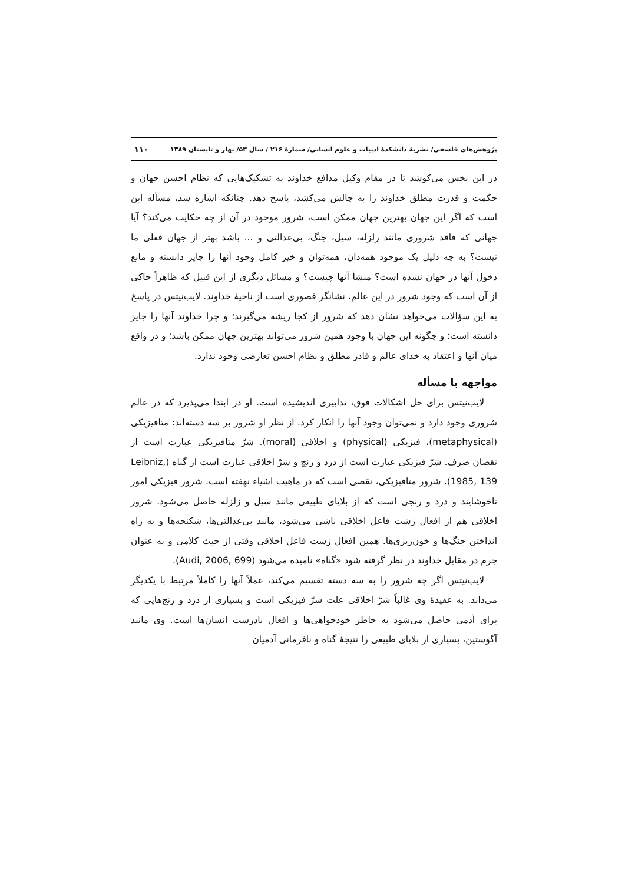پژوهش‌های فلسفی/ نشریهٔ دانشکدهٔ ادبیات و علوم انسانی/ شمارهٔ ۲۱۶ / سال ۵۳/ بهار و تابستان ۱۳۸۹ ۱۱۰
در این بخش می‌کوشد تا در مقام وکیل مدافع خداوند به تشکیک‌هایی که نظام احسن جهان و حکمت و قدرت مطلق خداوند را به چالش می‌کشد، پاسخ دهد. چنانکه اشاره شد، مسأله این است که اگر این جهان بهترین جهان ممکن است، شرور موجود در آن از چه حکایت می‌کند؟ آیا جهانی که فاقد شروری مانند زلزله، سیل، جنگ، بی‌عدالتی و ... باشد بهتر از جهان فعلی ما نیست؟ به چه دلیل یک موجود همه‌دان، همه‌توان و خیر کامل وجود آنها را جایز دانسته و مانع دخول آنها در جهان نشده است؟ منشأ آنها چیست؟ و مسائل دیگری از این قبیل که ظاهراً حاکی از آن است که وجود شرور در این عالم، نشانگر قصوری است از ناحیهٔ خداوند. لایب‌نیتس در پاسخ به این سؤالات می‌خواهد نشان دهد که شرور از کجا ریشه می‌گیرند؛ و چرا خداوند آنها را جایز دانسته است؛ و چگونه این جهان با وجود همین شرور می‌تواند بهترین جهان ممکن باشد؛ و در واقع میان آنها و اعتقاد به خدای عالم و قادر مطلق و نظام احسن تعارضی وجود ندارد.
مواجهه با مسأله
لایب‌نیتس برای حل اشکالات فوق، تدابیری اندیشیده است. او در ابتدا می‌پذیرد که در عالم شروری وجود دارد و نمی‌توان وجود آنها را انکار کرد. از نظر او شرور بر سه دسته‌اند: متافیزیکی (metaphysical)، فیزیکی (physical) و اخلاقی (moral). شرّ متافیزیکی عبارت است از نقصان صرف. شرّ فیزیکی عبارت است از درد و رنج و شرّ اخلاقی عبارت است از گناه (Leibniz, 1985, 139). شرور متافیزیکی، نقصی است که در ماهیت اشیاء نهفته است. شرور فیزیکی امور ناخوشایند و درد و رنجی است که از بلایای طبیعی مانند سیل و زلزله حاصل می‌شود. شرور اخلاقی هم از افعال زشت فاعل اخلاقی ناشی می‌شود، مانند بی‌عدالتی‌ها، شکنجه‌ها و به راه انداختن جنگ‌ها و خون‌ریزی‌ها. همین افعال زشت فاعل اخلاقی وقتی از حیث کلامی و به عنوان جرم در مقابل خداوند در نظر گرفته شود «گناه» نامیده می‌شود (Audi, 2006, 699).
لایب‌نیتس اگر چه شرور را به سه دسته تقسیم می‌کند، عملاً آنها را کاملاً مرتبط با یکدیگر می‌داند. به عقیدهٔ وی غالباً شرّ اخلاقی علت شرّ فیزیکی است و بسیاری از درد و رنج‌هایی که برای آدمی حاصل می‌شود به خاطر خودخواهی‌ها و افعال نادرست انسان‌ها است. وی مانند آگوستین، بسیاری از بلایای طبیعی را نتیجهٔ گناه و نافرمانی آدمیان